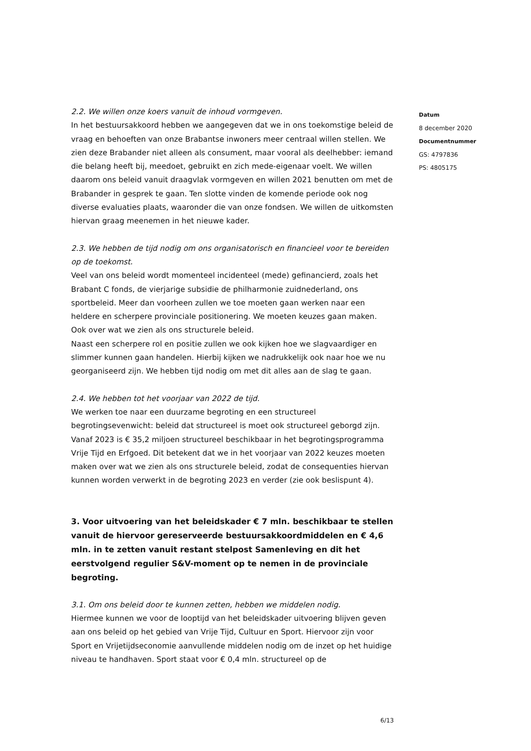2.2. We willen onze koers vanuit de inhoud vormgeven.
In het bestuursakkoord hebben we aangegeven dat we in ons toekomstige beleid de vraag en behoeften van onze Brabantse inwoners meer centraal willen stellen. We zien deze Brabander niet alleen als consument, maar vooral als deelhebber: iemand die belang heeft bij, meedoet, gebruikt en zich mede-eigenaar voelt. We willen daarom ons beleid vanuit draagvlak vormgeven en willen 2021 benutten om met de Brabander in gesprek te gaan. Ten slotte vinden de komende periode ook nog diverse evaluaties plaats, waaronder die van onze fondsen. We willen de uitkomsten hiervan graag meenemen in het nieuwe kader.
2.3. We hebben de tijd nodig om ons organisatorisch en financieel voor te bereiden op de toekomst.
Veel van ons beleid wordt momenteel incidenteel (mede) gefinancierd, zoals het Brabant C fonds, de vierjarige subsidie de philharmonie zuidnederland, ons sportbeleid. Meer dan voorheen zullen we toe moeten gaan werken naar een heldere en scherpere provinciale positionering. We moeten keuzes gaan maken. Ook over wat we zien als ons structurele beleid.
Naast een scherpere rol en positie zullen we ook kijken hoe we slagvaardiger en slimmer kunnen gaan handelen. Hierbij kijken we nadrukkelijk ook naar hoe we nu georganiseerd zijn. We hebben tijd nodig om met dit alles aan de slag te gaan.
2.4. We hebben tot het voorjaar van 2022 de tijd.
We werken toe naar een duurzame begroting en een structureel begrotingsevenwicht: beleid dat structureel is moet ook structureel geborgd zijn. Vanaf 2023 is € 35,2 miljoen structureel beschikbaar in het begrotingsprogramma Vrije Tijd en Erfgoed. Dit betekent dat we in het voorjaar van 2022 keuzes moeten maken over wat we zien als ons structurele beleid, zodat de consequenties hiervan kunnen worden verwerkt in de begroting 2023 en verder (zie ook beslispunt 4).
3. Voor uitvoering van het beleidskader € 7 mln. beschikbaar te stellen vanuit de hiervoor gereserveerde bestuursakkoordmiddelen en € 4,6 mln. in te zetten vanuit restant stelpost Samenleving en dit het eerstvolgend regulier S&V-moment op te nemen in de provinciale begroting.
3.1. Om ons beleid door te kunnen zetten, hebben we middelen nodig.
Hiermee kunnen we voor de looptijd van het beleidskader uitvoering blijven geven aan ons beleid op het gebied van Vrije Tijd, Cultuur en Sport. Hiervoor zijn voor Sport en Vrijetijdseconomie aanvullende middelen nodig om de inzet op het huidige niveau te handhaven. Sport staat voor € 0,4 mln. structureel op de
Datum
8 december 2020
Documentnummer
GS: 4797836
PS: 4805175
6/13